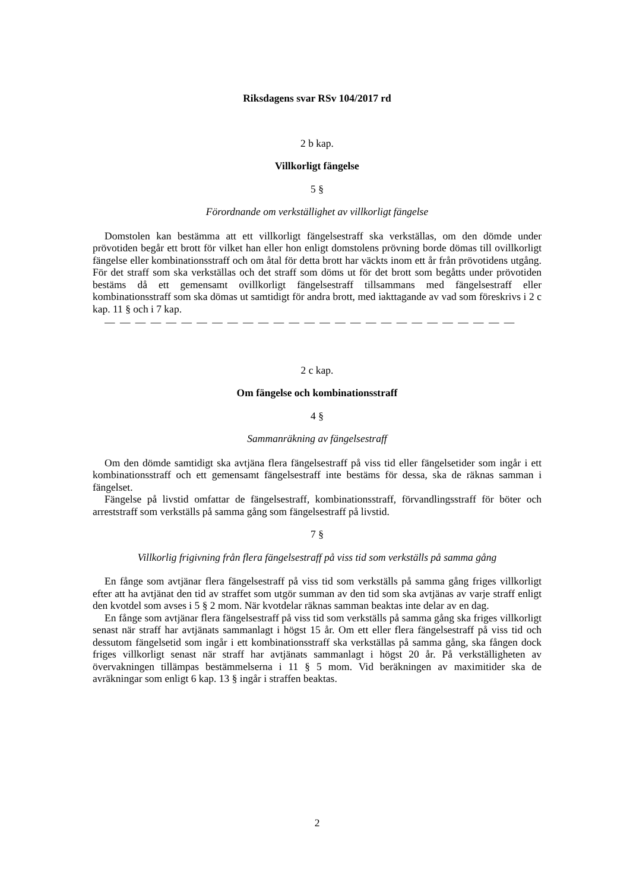Riksdagens svar RSv 104/2017 rd
2 b kap.
Villkorligt fängelse
5 §
Förordnande om verkställighet av villkorligt fängelse
Domstolen kan bestämma att ett villkorligt fängelsestraff ska verkställas, om den dömde under prövotiden begår ett brott för vilket han eller hon enligt domstolens prövning borde dömas till ovillkorligt fängelse eller kombinationsstraff och om åtal för detta brott har väckts inom ett år från prövotidens utgång. För det straff som ska verkställas och det straff som döms ut för det brott som begåtts under prövotiden bestäms då ett gemensamt ovillkorligt fängelsestraff tillsammans med fängelsestraff eller kombinationsstraff som ska dömas ut samtidigt för andra brott, med iakttagande av vad som föreskrivs i 2 c kap. 11 § och i 7 kap.
— — — — — — — — — — — — — — — — — — — — — — — — — — —
2 c kap.
Om fängelse och kombinationsstraff
4 §
Sammanräkning av fängelsestraff
Om den dömde samtidigt ska avtjäna flera fängelsestraff på viss tid eller fängelsetider som ingår i ett kombinationsstraff och ett gemensamt fängelsestraff inte bestäms för dessa, ska de räknas samman i fängelset.
Fängelse på livstid omfattar de fängelsestraff, kombinationsstraff, förvandlingsstraff för böter och arreststraff som verkställs på samma gång som fängelsestraff på livstid.
7 §
Villkorlig frigivning från flera fängelsestraff på viss tid som verkställs på samma gång
En fånge som avtjänar flera fängelsestraff på viss tid som verkställs på samma gång friges villkorligt efter att ha avtjänat den tid av straffet som utgör summan av den tid som ska avtjänas av varje straff enligt den kvotdel som avses i 5 § 2 mom. När kvotdelar räknas samman beaktas inte delar av en dag.
En fånge som avtjänar flera fängelsestraff på viss tid som verkställs på samma gång ska friges villkorligt senast när straff har avtjänats sammanlagt i högst 15 år. Om ett eller flera fängelsestraff på viss tid och dessutom fängelsetid som ingår i ett kombinationsstraff ska verkställas på samma gång, ska fången dock friges villkorligt senast när straff har avtjänats sammanlagt i högst 20 år. På verkställigheten av övervakningen tillämpas bestämmelserna i 11 § 5 mom. Vid beräkningen av maximitider ska de avräkningar som enligt 6 kap. 13 § ingår i straffen beaktas.
2